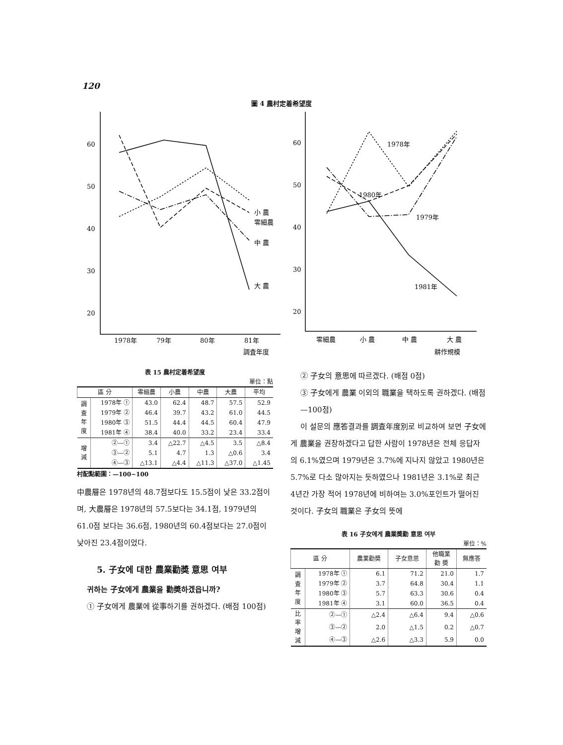120
圖 4 農村定着希望度
60
50
40
30
20
1978年
79年
80年
81年
調査年度
小 農
零細農
中 農
大 農
60
50
40
30
20
零細農
小 農
中 農
大 農
耕作規模
1978年
1980年
1979年
1981年
表 15 農村定着希望度
單位：點
| 區 分 | | 零細農 | 小農 | 中農 | 大農 | 平均 |
| --- | --- | --- | --- | --- | --- | --- |
| 調 査 年 度 | 1978年 ① | 43.0 | 62.4 | 48.7 | 57.5 | 52.9 |
| | 1979年 ② | 46.4 | 39.7 | 43.2 | 61.0 | 44.5 |
| | 1980年 ③ | 51.5 | 44.4 | 44.5 | 60.4 | 47.9 |
| | 1981年 ④ | 38.4 | 40.0 | 33.2 | 23.4 | 33.4 |
| 增 減 | ②—① | 3.4 | △22.7 | △4.5 | 3.5 | △8.4 |
| | ③—② | 5.1 | 4.7 | 1.3 | △0.6 | 3.4 |
| | ④—③ | △13.1 | △4.4 | △11.3 | △37.0 | △1.45 |
村配點範圍：—100~100
中農層은 1978년의 48.7점보다도 15.5점이 낮은 33.2점이며, 大農層은 1978년의 57.5보다는 34.1점, 1979년의 61.0점 보다는 36.6점, 1980년의 60.4점보다는 27.0점이 낮아진 23.4점이었다.
5. 子女에 대한 農業勸奬 意思 여부
귀하는 子女에게 農業을 勸奬하겠읍니까?
① 子女에게 農業에 從事하기를 권하겠다. (배점 100점)
② 子女의 意思에 따르겠다. (배점 0점)
③ 子女에게 農業 이외의 職業을 택하도록 권하겠다. (배점 —100점)
이 설문의 應答결과를 調査年度別로 비교하여 보면 子女에게 農業을 권장하겠다고 답한 사람이 1978년은 전체 응답자의 6.1%였으며 1979년은 3.7%에 지나지 않았고 1980년은 5.7%로 다소 많아지는 듯하였으나 1981년은 3.1%로 최근 4년간 가장 적어 1978년에 비하여는 3.0%포인트가 떨어진 것이다. 子女의 職業은 子女의 뜻에
表 16 子女에게 農業奬勸 意思 여부
單位：%
| 區 分 | | 農業勸奬 | 子女意思 | 他職業 勸 奬 | 無應答 |
| --- | --- | --- | --- | --- | --- |
| 調 査 年 度 | 1978年 ① | 6.1 | 71.2 | 21.0 | 1.7 |
| | 1979年 ② | 3.7 | 64.8 | 30.4 | 1.1 |
| | 1980年 ③ | 5.7 | 63.3 | 30.6 | 0.4 |
| | 1981年 ④ | 3.1 | 60.0 | 36.5 | 0.4 |
| 比 率 增 減 | ②—① | △2.4 | △6.4 | 9.4 | △0.6 |
| | ③—② | 2.0 | △1.5 | 0.2 | △0.7 |
| | ④—③ | △2.6 | △3.3 | 5.9 | 0.0 |